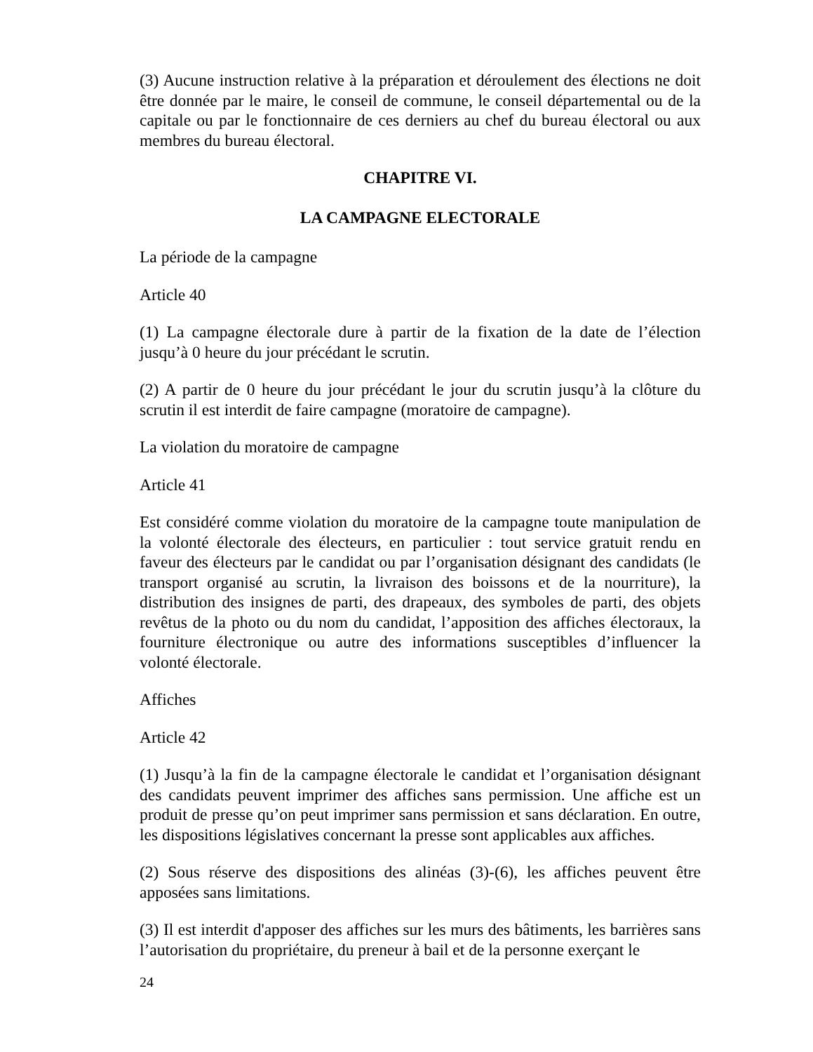(3) Aucune instruction relative à la préparation et déroulement des élections ne doit être donnée par le maire, le conseil de commune, le conseil départemental ou de la capitale ou par le fonctionnaire de ces derniers au chef du bureau électoral ou aux membres du bureau électoral.
CHAPITRE VI.
LA CAMPAGNE ELECTORALE
La période de la campagne
Article 40
(1) La campagne électorale dure à partir de la fixation de la date de l’élection jusqu’à 0 heure du jour précédant le scrutin.
(2) A partir de 0 heure du jour précédant le jour du scrutin jusqu’à la clôture du scrutin il est interdit de faire campagne (moratoire de campagne).
La violation du moratoire de campagne
Article 41
Est considéré comme violation du moratoire de la campagne toute manipulation de la volonté électorale des électeurs, en particulier : tout service gratuit rendu en faveur des électeurs par le candidat ou par l’organisation désignant des candidats (le transport organisé au scrutin, la livraison des boissons et de la nourriture), la distribution des insignes de parti, des drapeaux, des symboles de parti, des objets revêtus de la photo ou du nom du candidat, l’apposition des affiches électoraux, la fourniture électronique ou autre des informations susceptibles d’influencer la volonté électorale.
Affiches
Article 42
(1) Jusqu’à la fin de la campagne électorale le candidat et l’organisation désignant des candidats peuvent imprimer des affiches sans permission. Une affiche est un produit de presse qu’on peut imprimer sans permission et sans déclaration. En outre, les dispositions législatives concernant la presse sont applicables aux affiches.
(2) Sous réserve des dispositions des alinéas (3)-(6), les affiches peuvent être apposées sans limitations.
(3) Il est interdit d'apposer des affiches sur les murs des bâtiments, les barrières sans l’autorisation du propriétaire, du preneur à bail et de la personne exerçant le
24